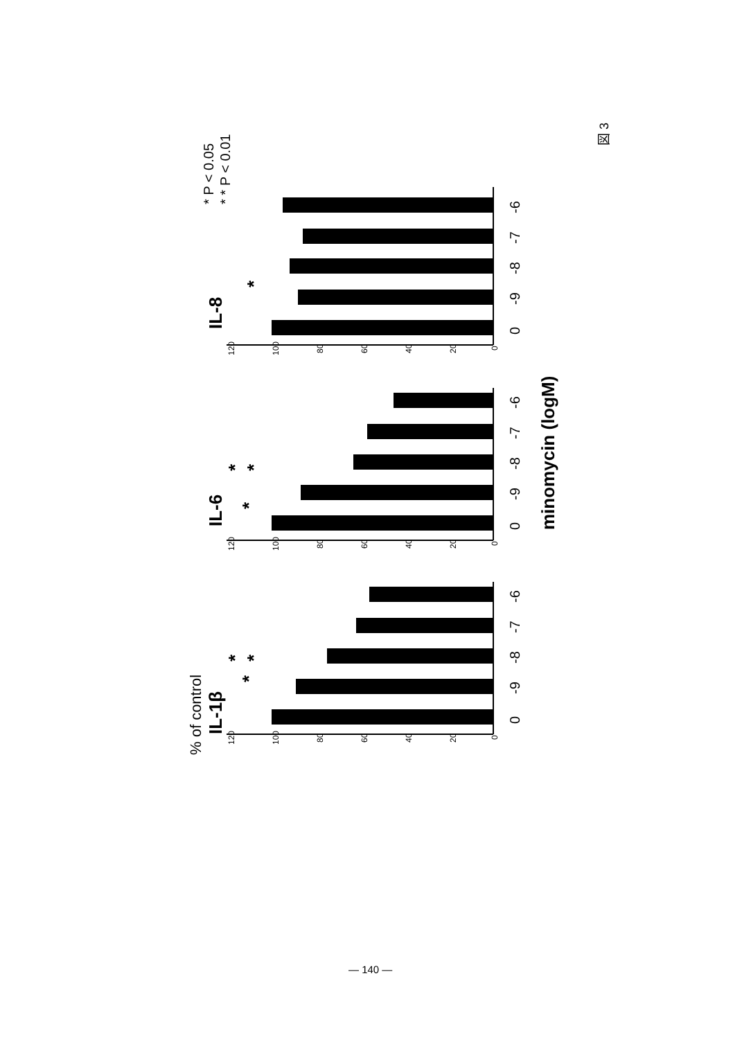% of control
IL-1β
*
*
*
120
100
80
60
40
20
0
0
-9
-8
-7
-6
IL-6
*
*
*
120
100
80
60
40
20
0
0
-9
-8
-7
-6
minomycin (logM)
IL-8
*
120
100
80
60
40
20
0
0
-9
-8
-7
-6
* P < 0.05
* * P < 0.01
図 3
— 140 —